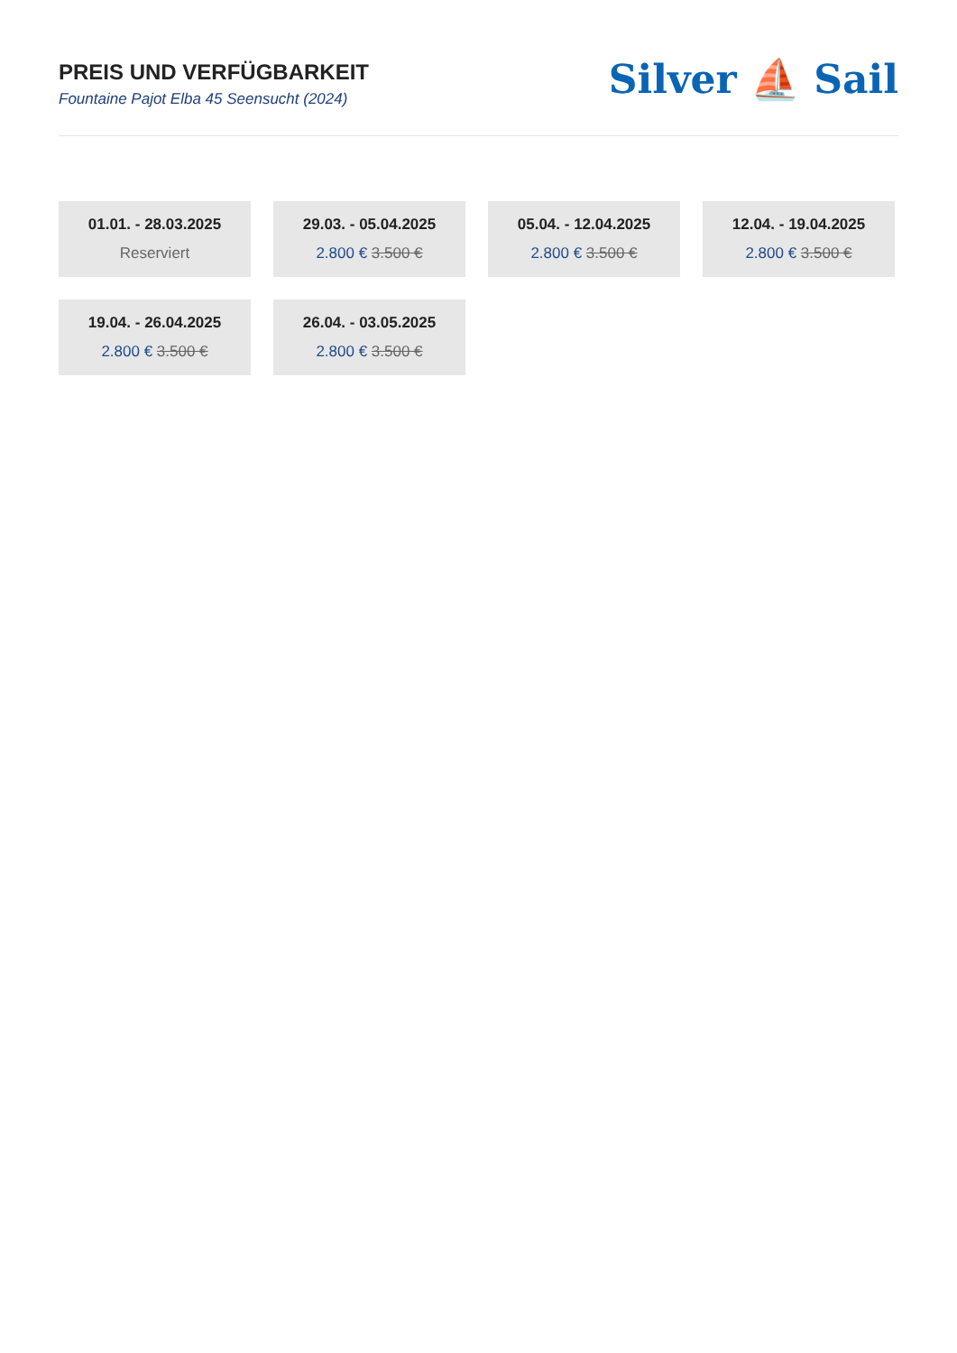PREIS UND VERFÜGBARKEIT
Fountaine Pajot Elba 45 Seensucht (2024)
Silver ⛵ Sail
01.01. - 28.03.2025
Reserviert
29.03. - 05.04.2025
2.800 € 3.500 €
05.04. - 12.04.2025
2.800 € 3.500 €
12.04. - 19.04.2025
2.800 € 3.500 €
19.04. - 26.04.2025
2.800 € 3.500 €
26.04. - 03.05.2025
2.800 € 3.500 €